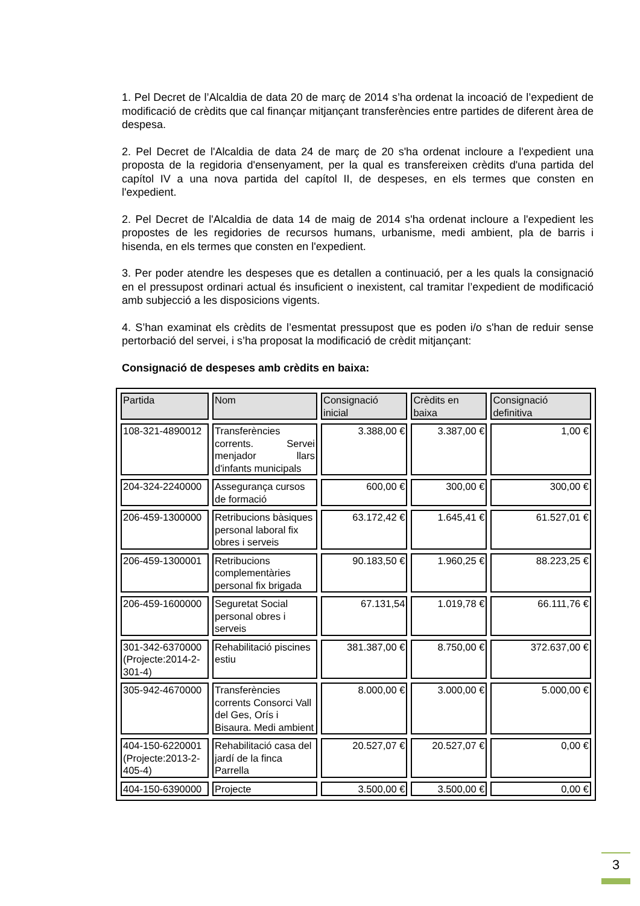1. Pel Decret de l’Alcaldia de data 20 de març de 2014 s’ha ordenat la incoació de l’expedient de modificació de crèdits que cal finançar mitjançant transferències entre partides de diferent àrea de despesa.
2. Pel Decret de l'Alcaldia de data 24 de març de 20 s'ha ordenat incloure a l'expedient una proposta de la regidoria d'ensenyament, per la qual es transfereixen crèdits d'una partida del capítol IV a una nova partida del capítol II, de despeses, en els termes que consten en l'expedient.
2. Pel Decret de l'Alcaldia de data 14 de maig de 2014 s'ha ordenat incloure a l'expedient les propostes de les regidories de recursos humans, urbanisme, medi ambient, pla de barris i hisenda, en els termes que consten en l'expedient.
3. Per poder atendre les despeses que es detallen a continuació, per a les quals la consignació en el pressupost ordinari actual és insuficient o inexistent, cal tramitar l’expedient de modificació amb subjecció a les disposicions vigents.
4. S’han examinat els crèdits de l’esmentat pressupost que es poden i/o s'han de reduir sense pertorbació del servei, i s’ha proposat la modificació de crèdit mitjançant:
Consignació de despeses amb crèdits en baixa:
| Partida | Nom | Consignació inicial | Crèdits en baixa | Consignació definitiva |
| --- | --- | --- | --- | --- |
| 108-321-4890012 | Transferències corrents. Servei menjador llars d'infants municipals | 3.388,00 € | 3.387,00 € | 1,00 € |
| 204-324-2240000 | Assegurança cursos de formació | 600,00 € | 300,00 € | 300,00 € |
| 206-459-1300000 | Retribucions bàsiques personal laboral fix obres i serveis | 63.172,42 € | 1.645,41 € | 61.527,01 € |
| 206-459-1300001 | Retribucions complementàries personal fix brigada | 90.183,50 € | 1.960,25 € | 88.223,25 € |
| 206-459-1600000 | Seguretat Social personal obres i serveis | 67.131,54 | 1.019,78 € | 66.111,76 € |
| 301-342-6370000 (Projecte:2014-2-301-4) | Rehabilitació piscines estiu | 381.387,00 € | 8.750,00 € | 372.637,00 € |
| 305-942-4670000 | Transferències corrents Consorci Vall del Ges, Orís i Bisaura. Medi ambient | 8.000,00 € | 3.000,00 € | 5.000,00 € |
| 404-150-6220001 (Projecte:2013-2-405-4) | Rehabilitació casa del jardí de la finca Parrella | 20.527,07 € | 20.527,07 € | 0,00 € |
| 404-150-6390000 | Projecte | 3.500,00 € | 3.500,00 € | 0,00 € |
3